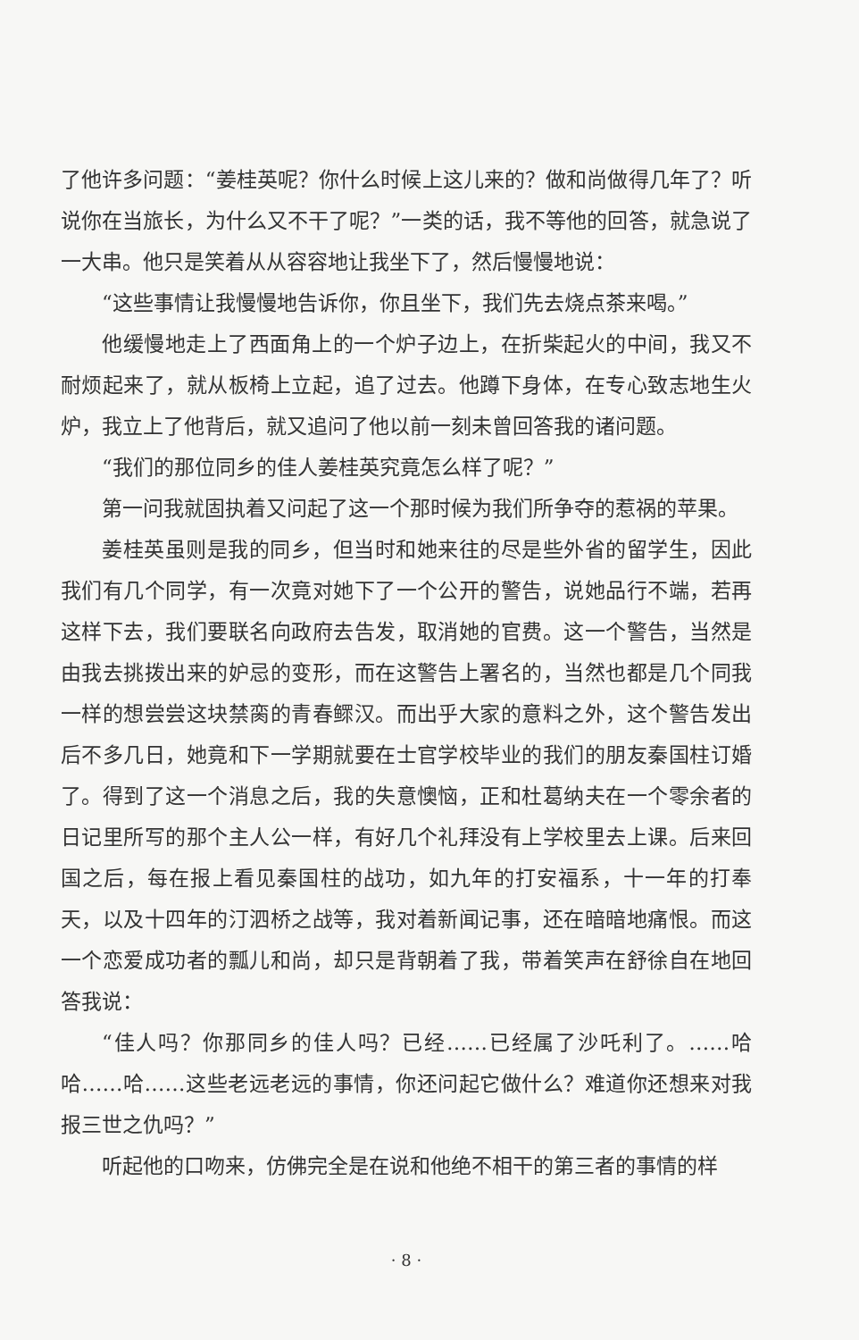了他许多问题：“姜桂英呢？你什么时候上这儿来的？做和尚做得几年了？听说你在当旅长，为什么又不干了呢？”一类的话，我不等他的回答，就急说了一大串。他只是笑着从从容容地让我坐下了，然后慢慢地说：
“这些事情让我慢慢地告诉你，你且坐下，我们先去烧点茶来喝。”
他缓慢地走上了西面角上的一个炉子边上，在折柴起火的中间，我又不耐烦起来了，就从板椅上立起，追了过去。他蹲下身体，在专心致志地生火炉，我立上了他背后，就又追问了他以前一刻未曾回答我的诸问题。
“我们的那位同乡的佳人姜桂英究竟怎么样了呢？”
第一问我就固执着又问起了这一个那时候为我们所争夺的惹祸的苹果。
姜桂英虽则是我的同乡，但当时和她来往的尽是些外省的留学生，因此我们有几个同学，有一次竟对她下了一个公开的警告，说她品行不端，若再这样下去，我们要联名向政府去告发，取消她的官费。这一个警告，当然是由我去挑拨出来的妒忌的变形，而在这警告上署名的，当然也都是几个同我一样的想尝尝这块禁脔的青春鳏汉。而出乎大家的意料之外，这个警告发出后不多几日，她竟和下一学期就要在士官学校毕业的我们的朋友秦国柱订婚了。得到了这一个消息之后，我的失意懊恼，正和杜葛纳夫在一个零余者的日记里所写的那个主人公一样，有好几个礼拜没有上学校里去上课。后来回国之后，每在报上看见秦国柱的战功，如九年的打安福系，十一年的打奉天，以及十四年的汀泗桥之战等，我对着新闻记事，还在暗暗地痛恨。而这一个恋爱成功者的瓢儿和尚，却只是背朝着了我，带着笑声在舒徐自在地回答我说：
“佳人吗？你那同乡的佳人吗？已经……已经属了沙吒利了。……哈哈……哈……这些老远老远的事情，你还问起它做什么？难道你还想来对我报三世之仇吗？”
听起他的口吻来，仿佛完全是在说和他绝不相干的第三者的事情的样
· 8 ·